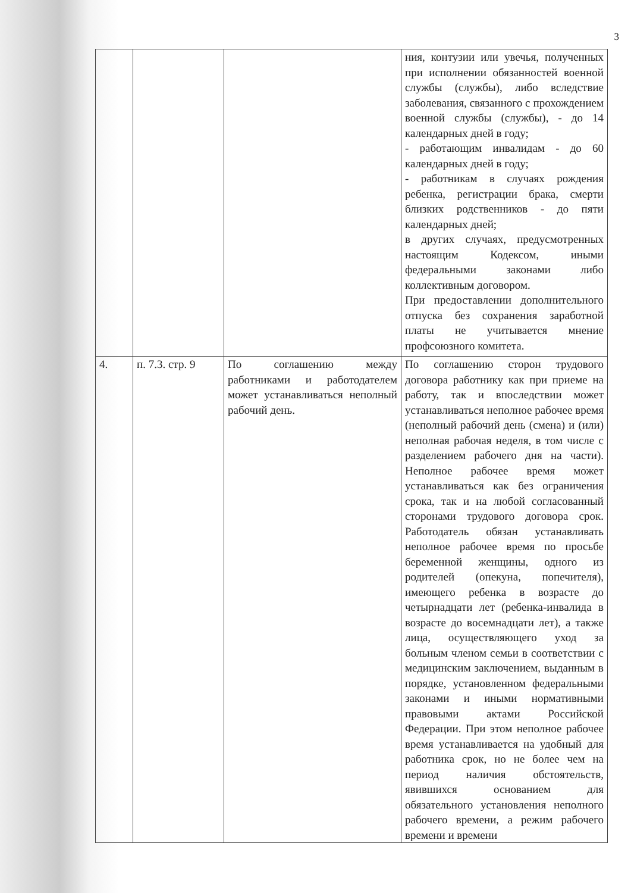3
| | | | ния, контузии или увечья, полученных при исполнении обязанностей военной службы (службы), либо вследствие заболевания, связанного с прохождением военной службы (службы), - до 14 календарных дней в году; - работающим инвалидам - до 60 календарных дней в году; - работникам в случаях рождения ребенка, регистрации брака, смерти близких родственников - до пяти календарных дней; в других случаях, предусмотренных настоящим Кодексом, иными федеральными законами либо коллективным договором. При предоставлении дополнительного отпуска без сохранения заработной платы не учитывается мнение профсоюзного комитета. |
| 4. | п. 7.3. стр. 9 | По соглашению между работниками и работодателем может устанавливаться неполный рабочий день. | По соглашению сторон трудового договора работнику как при приеме на работу, так и впоследствии может устанавливаться неполное рабочее время (неполный рабочий день (смена) и (или) неполная рабочая неделя, в том числе с разделением рабочего дня на части). Неполное рабочее время может устанавливаться как без ограничения срока, так и на любой согласованный сторонами трудового договора срок. Работодатель обязан устанавливать неполное рабочее время по просьбе беременной женщины, одного из родителей (опекуна, попечителя), имеющего ребенка в возрасте до четырнадцати лет (ребенка-инвалида в возрасте до восемнадцати лет), а также лица, осуществляющего уход за больным членом семьи в соответствии с медицинским заключением, выданным в порядке, установленном федеральными законами и иными нормативными правовыми актами Российской Федерации. При этом неполное рабочее время устанавливается на удобный для работника срок, но не более чем на период наличия обстоятельств, явившихся основанием для обязательного установления неполного рабочего времени, а режим рабочего времени и времени |